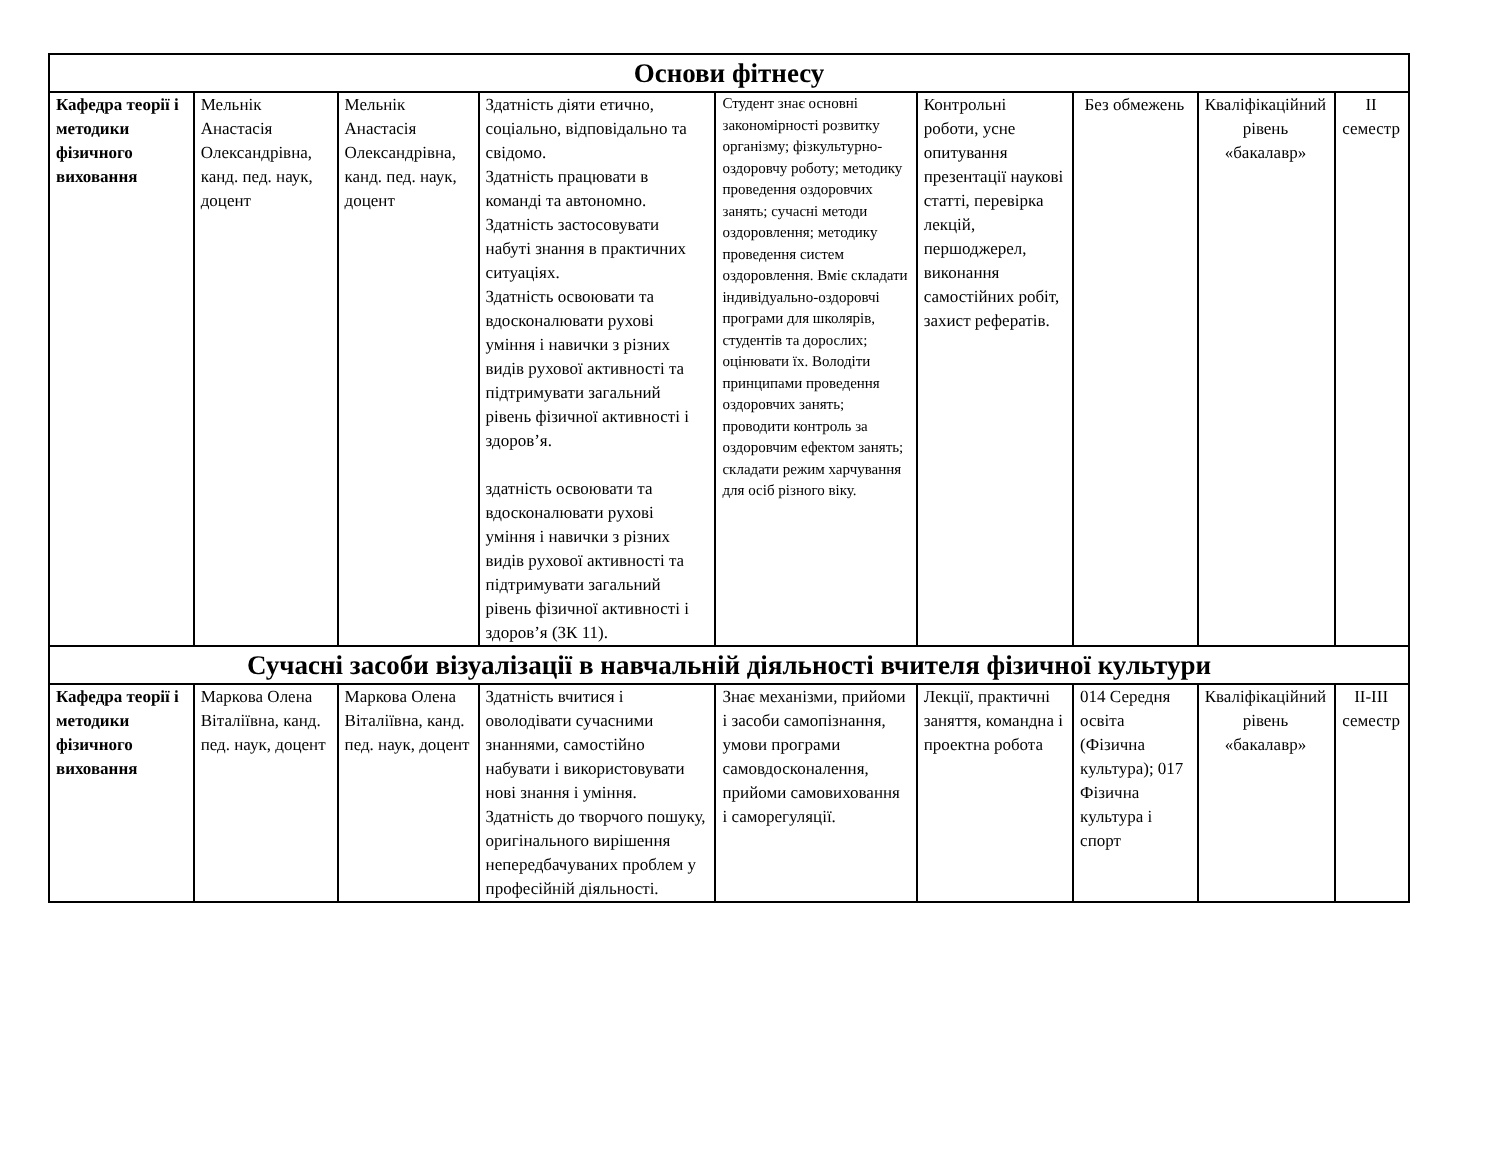| Основи фітнесу | | | | | | | | |
| Кафедра теорії і методики фізичного виховання | Мельнік Анастасія Олександрівна, канд. пед. наук, доцент | Мельнік Анастасія Олександрівна, канд. пед. наук, доцент | Здатність діяти етично, соціально, відповідально та свідомо. Здатність працювати в команді та автономно. Здатність застосовувати набуті знання в практичних ситуаціях. Здатність освоювати та вдосконалювати рухові уміння і навички з різних видів рухової активності та підтримувати загальний рівень фізичної активності і здоров’я. здатність освоювати та вдосконалювати рухові уміння і навички з різних видів рухової активності та підтримувати загальний рівень фізичної активності і здоров’я (ЗК 11). | Студент знає основні закономірності розвитку організму; фізкультурно-оздоровчу роботу; методику проведення оздоровчих занять; сучасні методи оздоровлення; методику проведення систем оздоровлення. Вміє складати індивідуально-оздоровчі програми для школярів, студентів та дорослих; оцінювати їх. Володіти принципами проведення оздоровчих занять; проводити контроль за оздоровчим ефектом занять; складати режим харчування для осіб різного віку. | Контрольні роботи, усне опитування презентації наукові статті, перевірка лекцій, першоджерел, виконання самостійних робіт, захист рефератів. | Без обмежень | Кваліфікаційний рівень «бакалавр» | II семестр |
| Сучасні засоби візуалізації в навчальній діяльності вчителя фізичної культури | | | | | | | | |
| Кафедра теорії і методики фізичного виховання | Маркова Олена Віталіївна, канд. пед. наук, доцент | Маркова Олена Віталіївна, канд. пед. наук, доцент | Здатність вчитися і оволодівати сучасними знаннями, самостійно набувати і використовувати нові знання і уміння. Здатність до творчого пошуку, оригінального вирішення непередбачуваних проблем у професійній діяльності. | Знає механізми, прийоми і засоби самопізнання, умови програми самовдосконалення, прийоми самовиховання і саморегуляції. | Лекції, практичні заняття, командна і проектна робота | 014 Середня освіта (Фізична культура); 017 Фізична культура і спорт | Кваліфікаційний рівень «бакалавр» | II-III семестр |